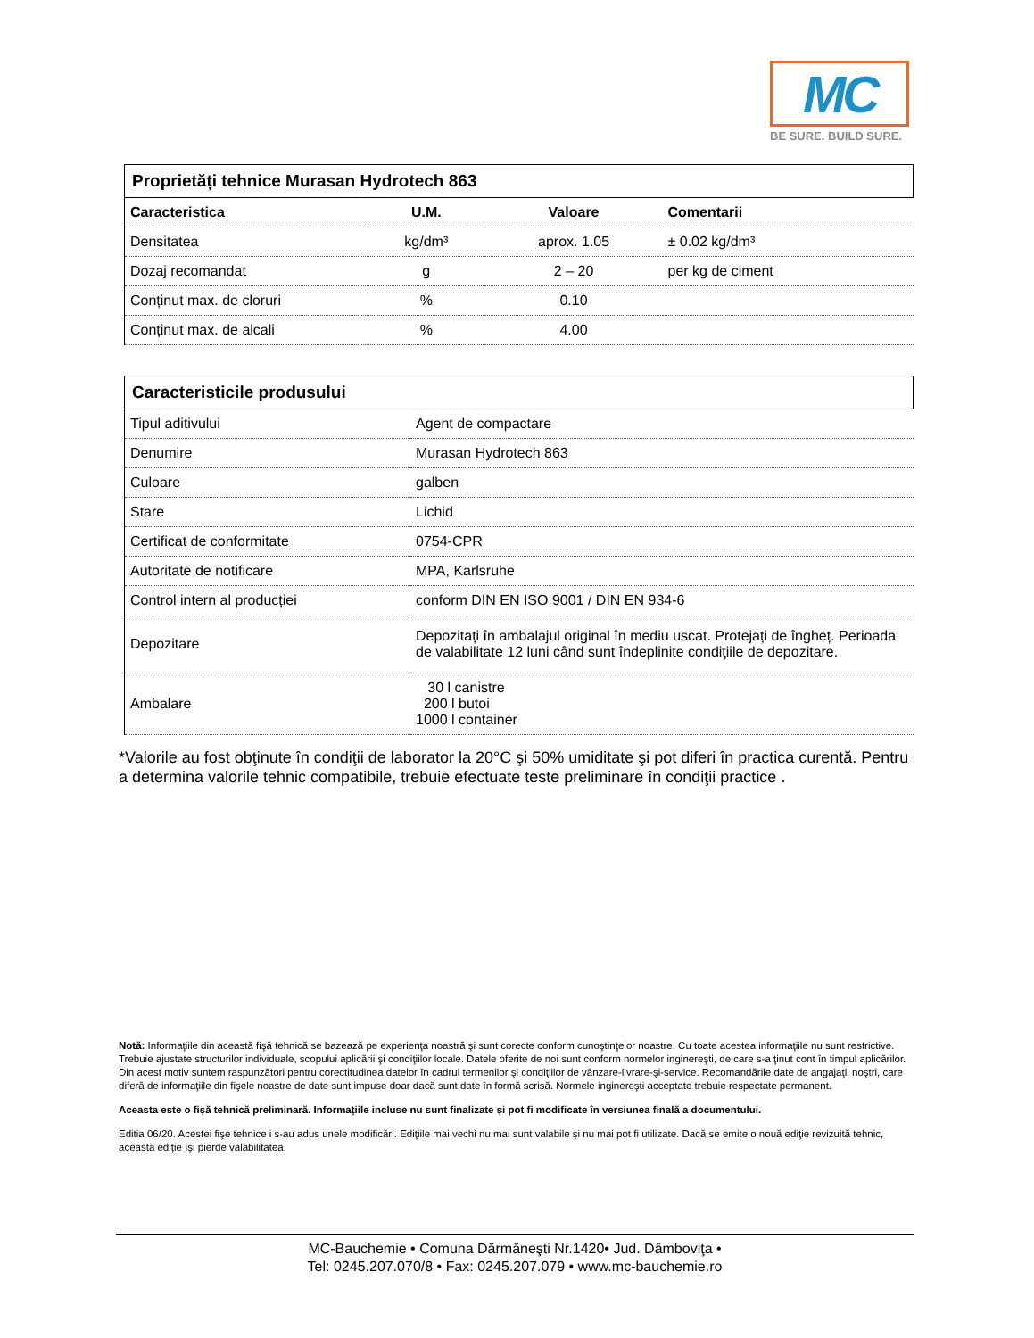MC
BE SURE. BUILD SURE.
Proprietăți tehnice Murasan Hydrotech 863
| Caracteristica | U.M. | Valoare | Comentarii |
| --- | --- | --- | --- |
| Densitatea | kg/dm³ | aprox. 1.05 | ± 0.02 kg/dm³ |
| Dozaj recomandat | g | 2 – 20 | per kg de ciment |
| Conținut max. de cloruri | % | 0.10 | |
| Conținut max. de alcali | % | 4.00 | |
Caracteristicile produsului
| Tipul aditivului | Agent de compactare |
| Denumire | Murasan Hydrotech 863 |
| Culoare | galben |
| Stare | Lichid |
| Certificat de conformitate | 0754-CPR |
| Autoritate de notificare | MPA, Karlsruhe |
| Control intern al producției | conform DIN EN ISO 9001 / DIN EN 934-6 |
| Depozitare | Depozitați în ambalajul original în mediu uscat. Protejați de îngheț. Perioada de valabilitate 12 luni când sunt îndeplinite condiţiile de depozitare. |
| Ambalare | 30 l canistre 200 l butoi 1000 l container |
*Valorile au fost obţinute în condiţii de laborator la 20°C şi 50% umiditate şi pot diferi în practica curentă. Pentru a determina valorile tehnic compatibile, trebuie efectuate teste preliminare în condiţii practice .
Notă: Informaţiile din această fişă tehnică se bazează pe experienţa noastră şi sunt corecte conform cunoştinţelor noastre. Cu toate acestea informaţiile nu sunt restrictive. Trebuie ajustate structurilor individuale, scopului aplicării şi condiţiilor locale. Datele oferite de noi sunt conform normelor inginereşti, de care s-a ţinut cont în timpul aplicărilor. Din acest motiv suntem raspunzători pentru corectitudinea datelor în cadrul termenilor şi condiţiilor de vânzare-livrare-şi-service. Recomandările date de angajaţii noştri, care diferă de informaţiile din fişele noastre de date sunt impuse doar dacă sunt date în formă scrisă. Normele inginereşti acceptate trebuie respectate permanent.
Aceasta este o fișă tehnică preliminară. Informațiile incluse nu sunt finalizate și pot fi modificate în versiunea finală a documentului.
Editia 06/20. Acestei fişe tehnice i s-au adus unele modificări. Ediţiile mai vechi nu mai sunt valabile şi nu mai pot fi utilizate. Dacă se emite o nouă ediţie revizuită tehnic, această ediţie îşi pierde valabilitatea.
MC-Bauchemie • Comuna Dărmăneşti Nr.1420• Jud. Dâmboviţa •
Tel: 0245.207.070/8 • Fax: 0245.207.079 • www.mc-bauchemie.ro